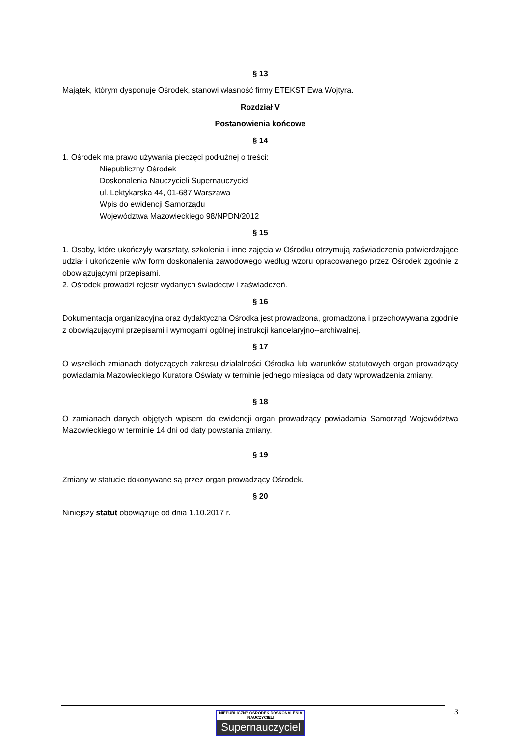§ 13
Majątek, którym dysponuje Ośrodek, stanowi własność firmy ETEKST Ewa Wojtyra.
Rozdział V
Postanowienia końcowe
§ 14
1. Ośrodek ma prawo używania pieczęci podłużnej o treści:
Niepubliczny Ośrodek
Doskonalenia Nauczycieli Supernauczyciel
ul. Lektykarska 44, 01-687 Warszawa
Wpis do ewidencji Samorządu
Województwa Mazowieckiego 98/NPDN/2012
§ 15
1. Osoby, które ukończyły warsztaty, szkolenia i inne zajęcia w Ośrodku otrzymują zaświadczenia potwierdzające udział i ukończenie w/w form doskonalenia zawodowego według wzoru opracowanego przez Ośrodek zgodnie z obowiązującymi przepisami.
2. Ośrodek prowadzi rejestr wydanych świadectw i zaświadczeń.
§ 16
Dokumentacja organizacyjna oraz dydaktyczna Ośrodka jest prowadzona, gromadzona i przechowywana zgodnie z obowiązującymi przepisami i wymogami ogólnej instrukcji kancelaryjno--archiwalnej.
§ 17
O wszelkich zmianach dotyczących zakresu działalności Ośrodka lub warunków statutowych organ prowadzący powiadamia Mazowieckiego Kuratora Oświaty w terminie jednego miesiąca od daty wprowadzenia zmiany.
§ 18
O zamianach danych objętych wpisem do ewidencji organ prowadzący powiadamia Samorząd Województwa Mazowieckiego w terminie 14 dni od daty powstania zmiany.
§ 19
Zmiany w statucie dokonywane są przez organ prowadzący Ośrodek.
§ 20
Niniejszy statut obowiązuje od dnia 1.10.2017 r.
3
NIEPUBLICZNY OŚRODEK DOSKONALENIA NAUCZYCIELI
Supernauczyciel